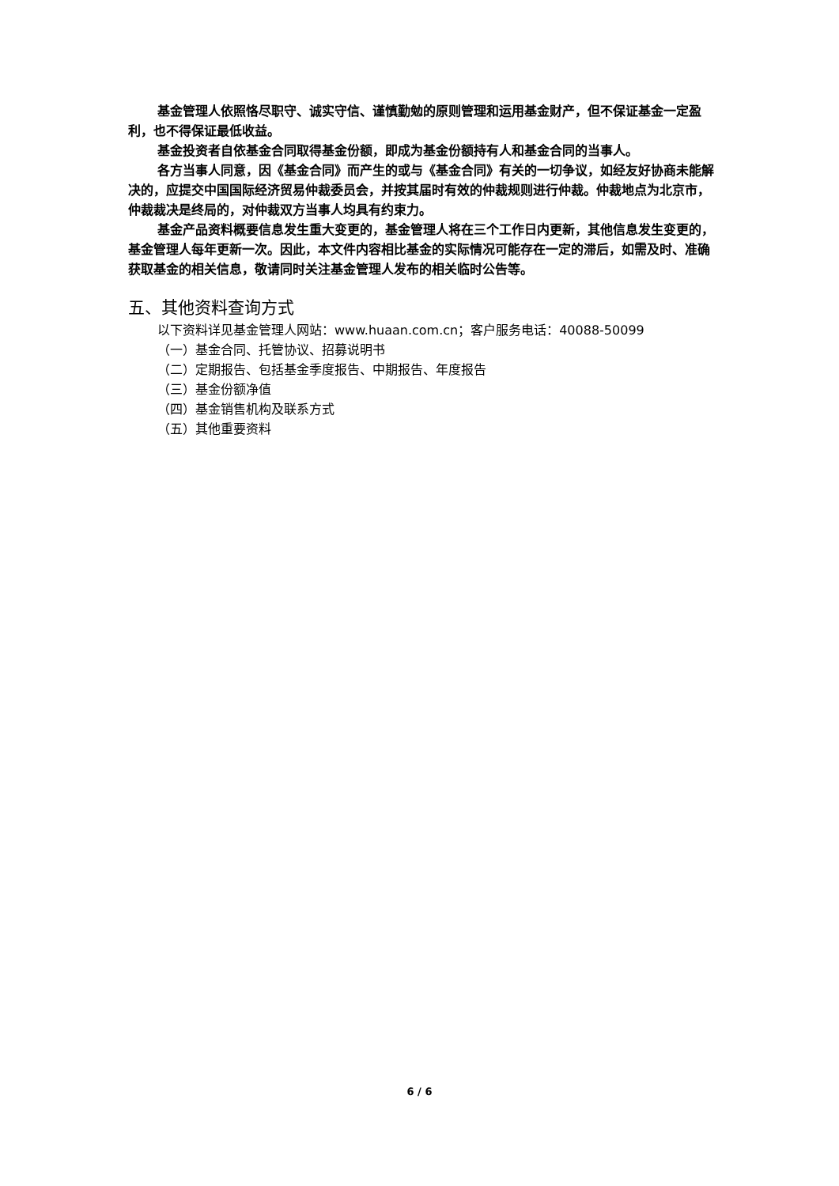基金管理人依照恪尽职守、诚实守信、谨慎勤勉的原则管理和运用基金财产，但不保证基金一定盈利，也不得保证最低收益。
基金投资者自依基金合同取得基金份额，即成为基金份额持有人和基金合同的当事人。
各方当事人同意，因《基金合同》而产生的或与《基金合同》有关的一切争议，如经友好协商未能解决的，应提交中国国际经济贸易仲裁委员会，并按其届时有效的仲裁规则进行仲裁。仲裁地点为北京市，仲裁裁决是终局的，对仲裁双方当事人均具有约束力。
基金产品资料概要信息发生重大变更的，基金管理人将在三个工作日内更新，其他信息发生变更的，基金管理人每年更新一次。因此，本文件内容相比基金的实际情况可能存在一定的滞后，如需及时、准确获取基金的相关信息，敬请同时关注基金管理人发布的相关临时公告等。
五、其他资料查询方式
以下资料详见基金管理人网站：www.huaan.com.cn；客户服务电话：40088-50099
（一）基金合同、托管协议、招募说明书
（二）定期报告、包括基金季度报告、中期报告、年度报告
（三）基金份额净值
（四）基金销售机构及联系方式
（五）其他重要资料
6 / 6